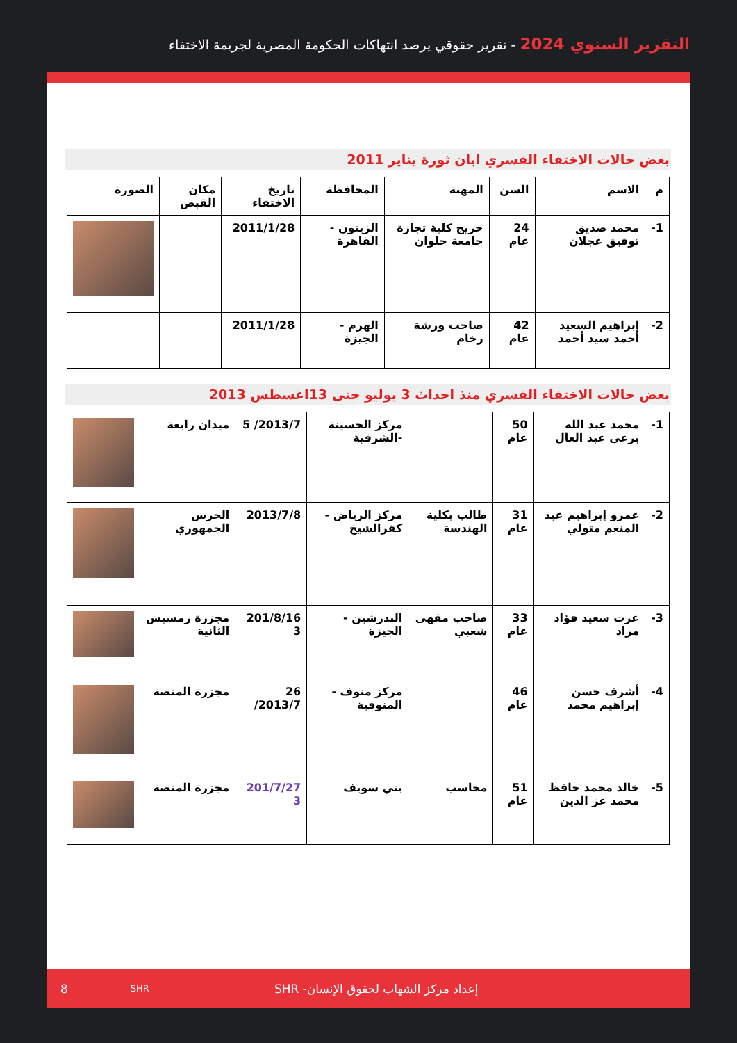التقرير السنوي 2024 - تقرير حقوقي يرصد انتهاكات الحكومة المصرية لجريمة الاختفاء
بعض حالات الاختفاء القسري ابان ثورة يناير 2011
| م | الاسم | السن | المهنة | المحافظة | تاريخ الاختفاء | مكان القبض | الصورة |
| --- | --- | --- | --- | --- | --- | --- | --- |
| 1- | محمد صديق توفيق عجلان | 24 عام | خريج كلية تجارة جامعة حلوان | الزيتون - القاهرة | 2011/1/28 | | |
| 2- | إبراهيم السعيد أحمد سيد أحمد | 42 عام | صاحب ورشة رخام | الهرم - الجيزة | 2011/1/28 | | |
بعض حالات الاختفاء القسري منذ احداث 3 يوليو حتى 13اغسطس 2013
| 1- | محمد عبد الله برعي عبد العال | 50 عام | | مركز الحسينة -الشرقية | 2013/7/ 5 | ميدان رابعة | |
| 2- | عمرو إبراهيم عبد المنعم متولي | 31 عام | طالب بكلية الهندسة | مركز الرياض - كفرالشيخ | 2013/7/8 | الحرس الجمهوري | |
| 3- | عزت سعيد فؤاد مراد | 33 عام | صاحب مقهى شعبي | البدرشين - الجيزة | 201/8/16 3 | مجزرة رمسيس الثانية | |
| 4- | أشرف حسن إبراهيم محمد | 46 عام | | مركز منوف - المنوفية | 26 2013/7/ | مجزرة المنصة | |
| 5- | خالد محمد حافظ محمد عز الدين | 51 عام | محاسب | بني سويف | 201/7/27 3 | مجزرة المنصة | |
8 SHR إعداد مركز الشهاب لحقوق الإنسان- SHR